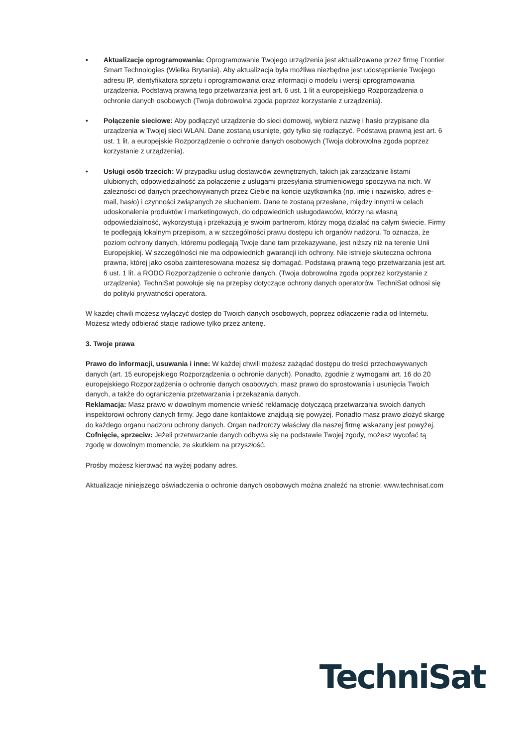• Aktualizacje oprogramowania: Oprogramowanie Twojego urządzenia jest aktualizowane przez firmę Frontier Smart Technologies (Wielka Brytania). Aby aktualizacja była możliwa niezbędne jest udostępnienie Twojego adresu IP, identyfikatora sprzętu i oprogramowania oraz informacji o modelu i wersji oprogramowania urządzenia. Podstawą prawną tego przetwarzania jest art. 6 ust. 1 lit a europejskiego Rozporządzenia o ochronie danych osobowych (Twoja dobrowolna zgoda poprzez korzystanie z urządzenia).
• Połączenie sieciowe: Aby podłączyć urządzenie do sieci domowej, wybierz nazwę i hasło przypisane dla urządzenia w Twojej sieci WLAN. Dane zostaną usunięte, gdy tylko się rozłączyć. Podstawą prawną jest art. 6 ust. 1 lit. a europejskie Rozporządzenie o ochronie danych osobowych (Twoja dobrowolna zgoda poprzez korzystanie z urządzenia).
• Usługi osób trzecich: W przypadku usług dostawców zewnętrznych, takich jak zarządzanie listami ulubionych, odpowiedzialność za połączenie z usługami przesyłania strumieniowego spoczywa na nich. W zależności od danych przechowywanych przez Ciebie na koncie użytkownika (np. imię i nazwisko, adres e-mail, hasło) i czynności związanych ze słuchaniem. Dane te zostaną przesłane, między innymi w celach udoskonalenia produktów i marketingowych, do odpowiednich usługodawców, którzy na własną odpowiedzialność, wykorzystują i przekazują je swoim partnerom, którzy mogą działać na całym świecie. Firmy te podlegają lokalnym przepisom, a w szczególności prawu dostępu ich organów nadzoru. To oznacza, że poziom ochrony danych, któremu podlegają Twoje dane tam przekazywane, jest niższy niż na terenie Unii Europejskiej. W szczególności nie ma odpowiednich gwarancji ich ochrony. Nie istnieje skuteczna ochrona prawna, której jako osoba zainteresowana możesz się domagać. Podstawą prawną tego przetwarzania jest art. 6 ust. 1 lit. a RODO Rozporządzenie o ochronie danych. (Twoja dobrowolna zgoda poprzez korzystanie z urządzenia). TechniSat powołuje się na przepisy dotyczące ochrony danych operatorów. TechniSat odnosi się do polityki prywatności operatora.
W każdej chwili możesz wyłączyć dostęp do Twoich danych osobowych, poprzez odłączenie radia od Internetu. Możesz wtedy odbierać stacje radiowe tylko przez antenę.
3. Twoje prawa
Prawo do informacji, usuwania i inne: W każdej chwili możesz zażądać dostępu do treści przechowywanych danych (art. 15 europejskiego Rozporządzenia o ochronie danych). Ponadto, zgodnie z wymogami art. 16 do 20 europejskiego Rozporządzenia o ochronie danych osobowych, masz prawo do sprostowania i usunięcia Twoich danych, a także do ograniczenia przetwarzania i przekazania danych.
Reklamacja: Masz prawo w dowolnym momencie wnieść reklamację dotyczącą przetwarzania swoich danych inspektorowi ochrony danych firmy. Jego dane kontaktowe znajdują się powyżej. Ponadto masz prawo złożyć skargę do każdego organu nadzoru ochrony danych. Organ nadzorczy właściwy dla naszej firmę wskazany jest powyżej.
Cofnięcie, sprzeciw: Jeżeli przetwarzanie danych odbywa się na podstawie Twojej zgody, możesz wycofać tą zgodę w dowolnym momencie, ze skutkiem na przyszłość.
Prośby możesz kierować na wyżej podany adres.
Aktualizacje niniejszego oświadczenia o ochronie danych osobowych można znaleźć na stronie: www.technisat.com
TechniSat